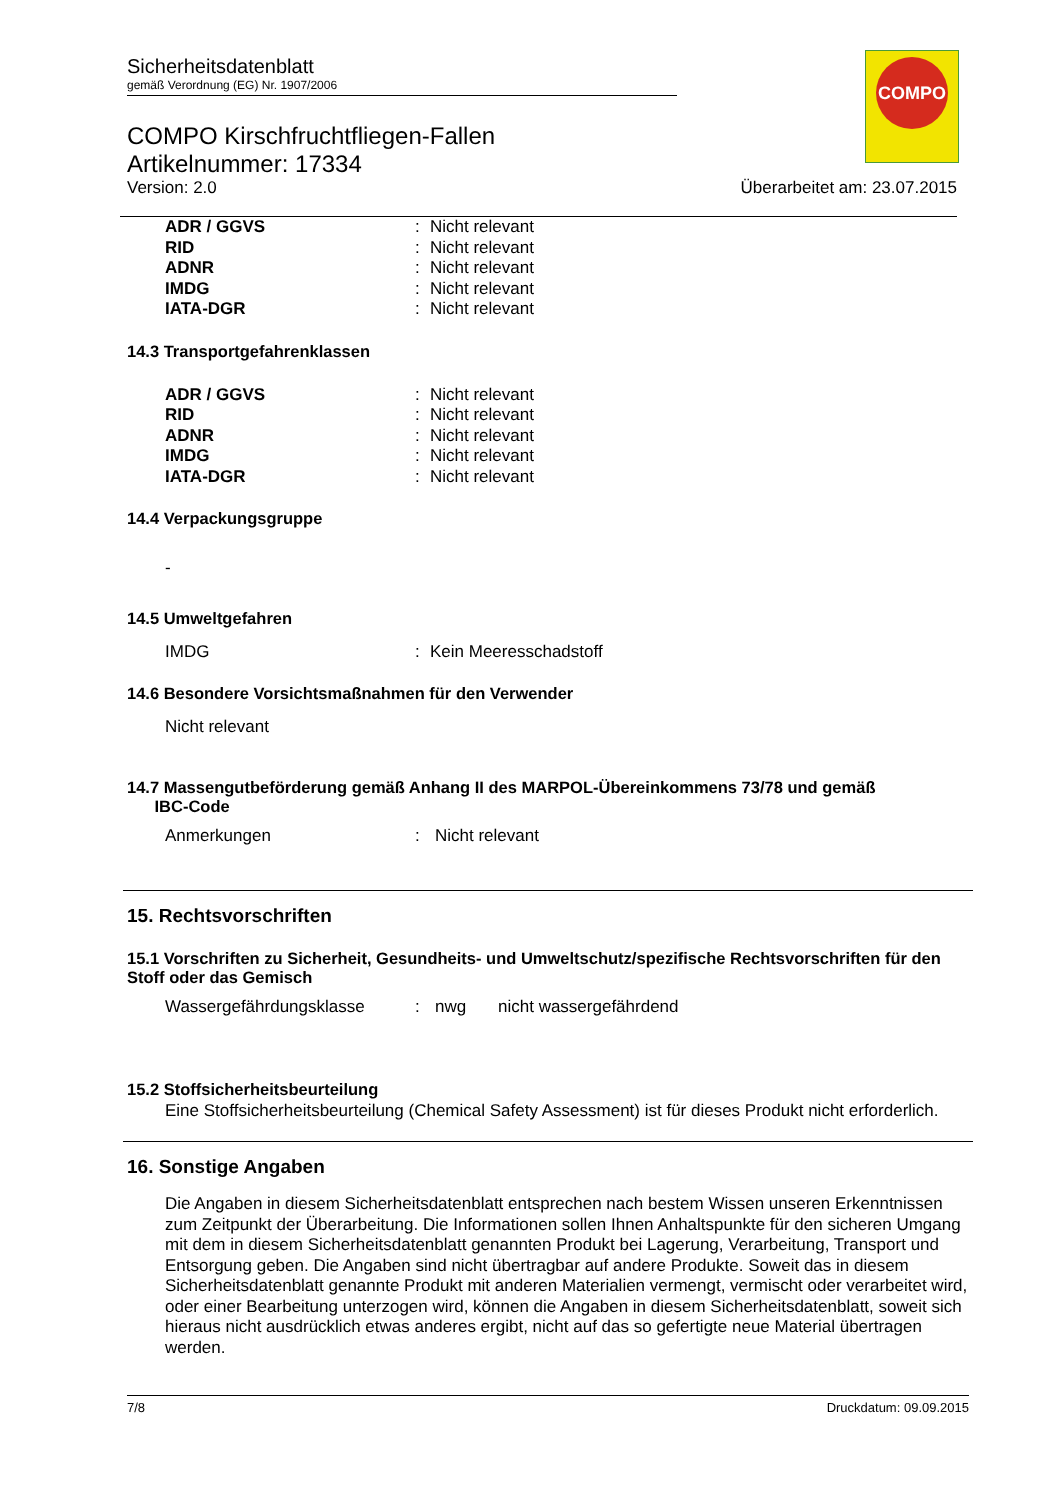COMPO
Sicherheitsdatenblatt
gemäß Verordnung (EG) Nr. 1907/2006
COMPO Kirschfruchtfliegen-Fallen
Artikelnummer: 17334
Version: 2.0 Überarbeitet am: 23.07.2015
| ADR / GGVS | : | Nicht relevant |
| RID | : | Nicht relevant |
| ADNR | : | Nicht relevant |
| IMDG | : | Nicht relevant |
| IATA-DGR | : | Nicht relevant |
14.3 Transportgefahrenklassen
| ADR / GGVS | : | Nicht relevant |
| RID | : | Nicht relevant |
| ADNR | : | Nicht relevant |
| IMDG | : | Nicht relevant |
| IATA-DGR | : | Nicht relevant |
14.4 Verpackungsgruppe
-
14.5 Umweltgefahren
| IMDG | : | Kein Meeresschadstoff |
14.6 Besondere Vorsichtsmaßnahmen für den Verwender
Nicht relevant
14.7 Massengutbeförderung gemäß Anhang II des MARPOL-Übereinkommens 73/78 und gemäß
IBC-Code
| Anmerkungen | : | Nicht relevant |
15. Rechtsvorschriften
15.1 Vorschriften zu Sicherheit, Gesundheits- und Umweltschutz/spezifische Rechtsvorschriften für den Stoff oder das Gemisch
| Wassergefährdungsklasse | : | nwg | nicht wassergefährdend |
15.2 Stoffsicherheitsbeurteilung
Eine Stoffsicherheitsbeurteilung (Chemical Safety Assessment) ist für dieses Produkt nicht erforderlich.
16. Sonstige Angaben
Die Angaben in diesem Sicherheitsdatenblatt entsprechen nach bestem Wissen unseren Erkenntnissen zum Zeitpunkt der Überarbeitung. Die Informationen sollen Ihnen Anhaltspunkte für den sicheren Umgang mit dem in diesem Sicherheitsdatenblatt genannten Produkt bei Lagerung, Verarbeitung, Transport und Entsorgung geben. Die Angaben sind nicht übertragbar auf andere Produkte. Soweit das in diesem Sicherheitsdatenblatt genannte Produkt mit anderen Materialien vermengt, vermischt oder verarbeitet wird, oder einer Bearbeitung unterzogen wird, können die Angaben in diesem Sicherheitsdatenblatt, soweit sich hieraus nicht ausdrücklich etwas anderes ergibt, nicht auf das so gefertigte neue Material übertragen werden.
7/8 Druckdatum: 09.09.2015